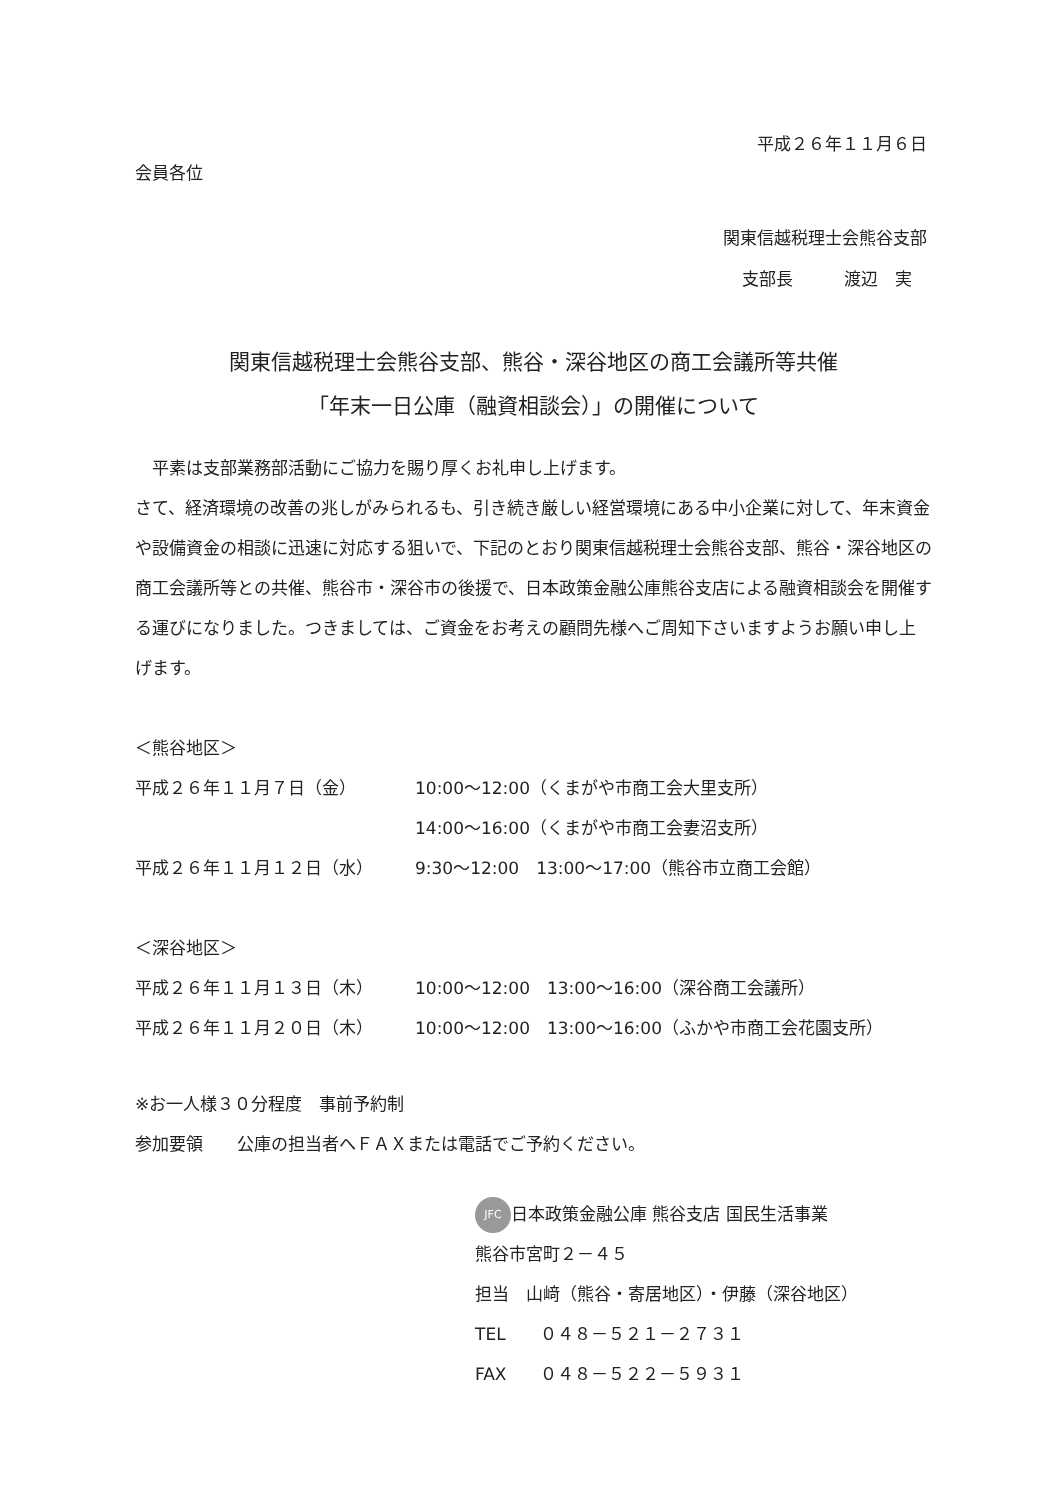平成２６年１１月６日
会員各位
関東信越税理士会熊谷支部
支部長　　　渡辺　実
関東信越税理士会熊谷支部、熊谷・深谷地区の商工会議所等共催
「年末一日公庫（融資相談会）」の開催について
　平素は支部業務部活動にご協力を賜り厚くお礼申し上げます。
さて、経済環境の改善の兆しがみられるも、引き続き厳しい経営環境にある中小企業に対して、年末資金や設備資金の相談に迅速に対応する狙いで、下記のとおり関東信越税理士会熊谷支部、熊谷・深谷地区の商工会議所等との共催、熊谷市・深谷市の後援で、日本政策金融公庫熊谷支店による融資相談会を開催する運びになりました。つきましては、ご資金をお考えの顧問先様へご周知下さいますようお願い申し上げます。
＜熊谷地区＞
平成２６年１１月７日（金） 10:00～12:00（くまがや市商工会大里支所）
14:00～16:00（くまがや市商工会妻沼支所）
平成２６年１１月１２日（水） 9:30～12:00　13:00～17:00（熊谷市立商工会館）
＜深谷地区＞
平成２６年１１月１３日（木） 10:00～12:00　13:00～16:00（深谷商工会議所）
平成２６年１１月２０日（木） 10:00～12:00　13:00～16:00（ふかや市商工会花園支所）
※お一人様３０分程度　事前予約制
参加要領　　公庫の担当者へＦＡＸまたは電話でご予約ください。
JFC 日本政策金融公庫 熊谷支店 国民生活事業
熊谷市宮町２－４５
担当　山﨑（熊谷・寄居地区）・伊藤（深谷地区）
TEL　　０４８－５２１－２７３１
FAX　　０４８－５２２－５９３１